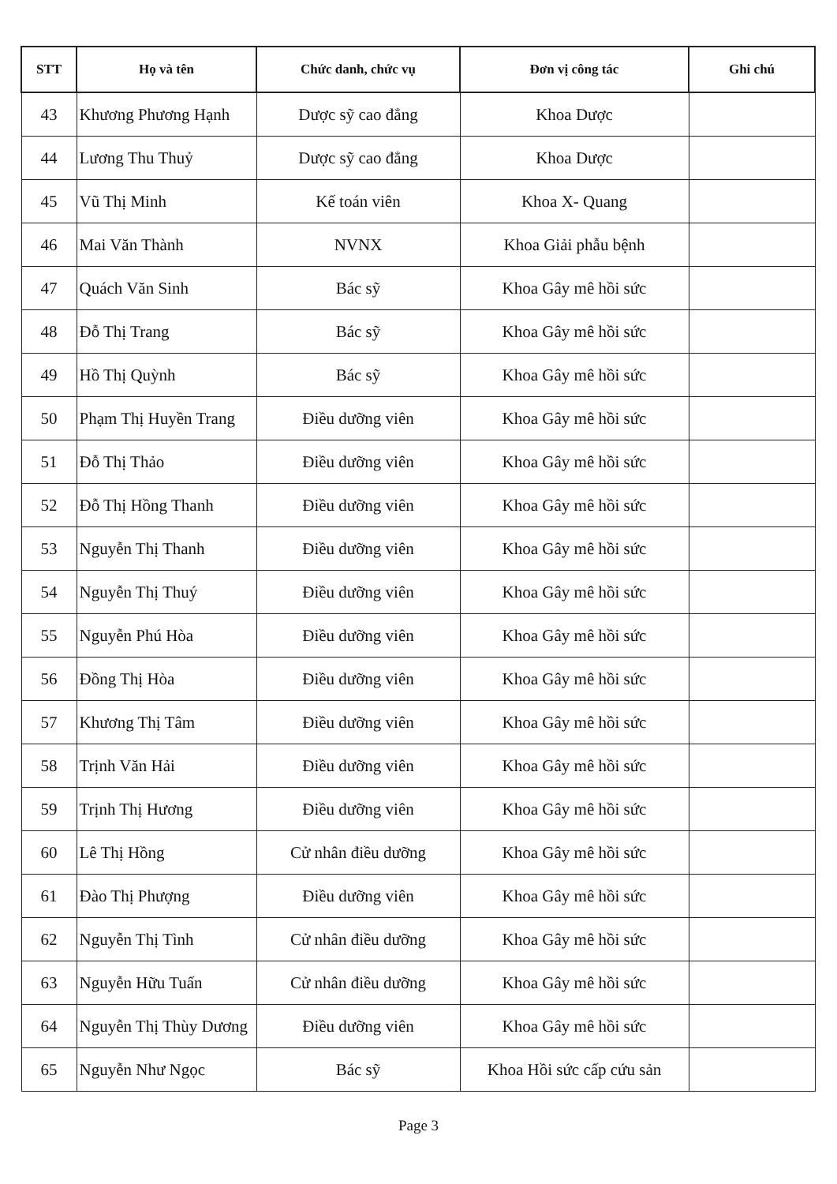| STT | Họ và tên | Chức danh, chức vụ | Đơn vị công tác | Ghi chú |
| --- | --- | --- | --- | --- |
| 43 | Khương Phương Hạnh | Dược sỹ cao đẳng | Khoa Dược | |
| 44 | Lương Thu Thuỷ | Dược sỹ cao đẳng | Khoa Dược | |
| 45 | Vũ Thị Minh | Kế toán viên | Khoa X- Quang | |
| 46 | Mai Văn Thành | NVNX | Khoa Giải phẫu bệnh | |
| 47 | Quách Văn Sinh | Bác sỹ | Khoa Gây mê hồi sức | |
| 48 | Đỗ Thị Trang | Bác sỹ | Khoa Gây mê hồi sức | |
| 49 | Hồ Thị Quỳnh | Bác sỹ | Khoa Gây mê hồi sức | |
| 50 | Phạm Thị Huyền Trang | Điều dưỡng viên | Khoa Gây mê hồi sức | |
| 51 | Đỗ Thị Thảo | Điều dưỡng viên | Khoa Gây mê hồi sức | |
| 52 | Đỗ Thị Hồng Thanh | Điều dưỡng viên | Khoa Gây mê hồi sức | |
| 53 | Nguyễn Thị Thanh | Điều dưỡng viên | Khoa Gây mê hồi sức | |
| 54 | Nguyễn Thị Thuý | Điều dưỡng viên | Khoa Gây mê hồi sức | |
| 55 | Nguyễn Phú Hòa | Điều dưỡng viên | Khoa Gây mê hồi sức | |
| 56 | Đồng Thị Hòa | Điều dưỡng viên | Khoa Gây mê hồi sức | |
| 57 | Khương Thị Tâm | Điều dưỡng viên | Khoa Gây mê hồi sức | |
| 58 | Trịnh Văn Hải | Điều dưỡng viên | Khoa Gây mê hồi sức | |
| 59 | Trịnh Thị Hương | Điều dưỡng viên | Khoa Gây mê hồi sức | |
| 60 | Lê Thị Hồng | Cử nhân điều dưỡng | Khoa Gây mê hồi sức | |
| 61 | Đào Thị Phượng | Điều dưỡng viên | Khoa Gây mê hồi sức | |
| 62 | Nguyễn Thị Tình | Cử nhân điều dưỡng | Khoa Gây mê hồi sức | |
| 63 | Nguyễn Hữu Tuấn | Cử nhân điều dưỡng | Khoa Gây mê hồi sức | |
| 64 | Nguyễn Thị Thùy Dương | Điều dưỡng viên | Khoa Gây mê hồi sức | |
| 65 | Nguyễn Như Ngọc | Bác sỹ | Khoa Hồi sức cấp cứu sản | |
Page 3